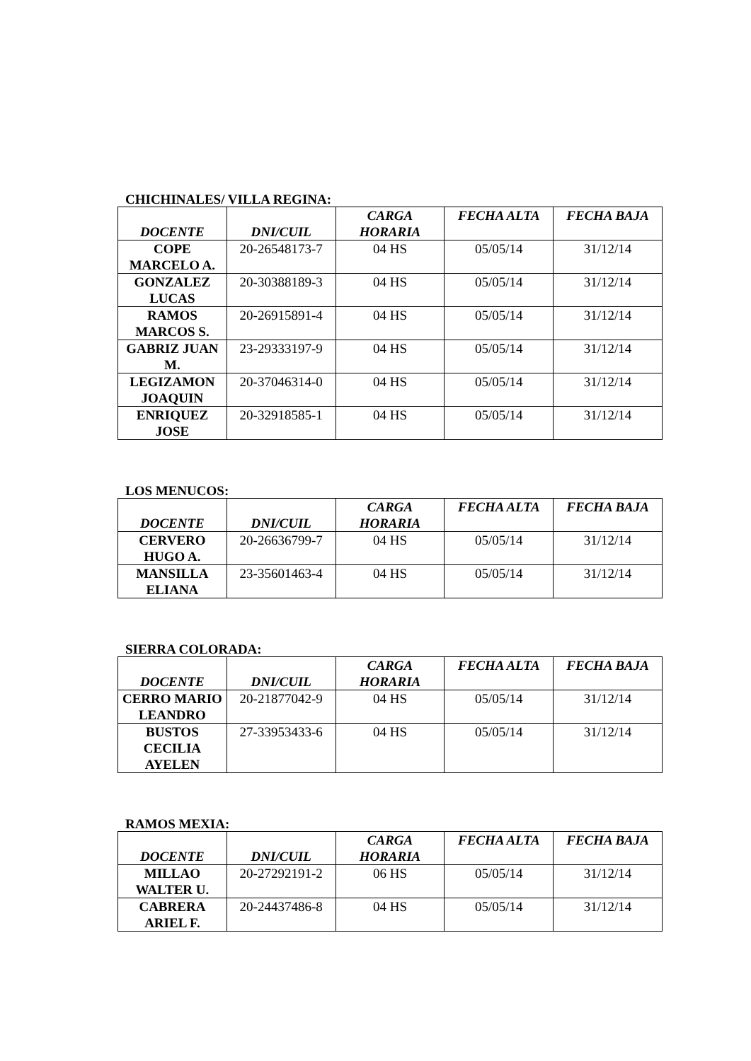CHICHINALES/ VILLA REGINA:
| DOCENTE | DNI/CUIL | CARGA HORARIA | FECHA ALTA | FECHA BAJA |
| --- | --- | --- | --- | --- |
| COPE MARCELO A. | 20-26548173-7 | 04 HS | 05/05/14 | 31/12/14 |
| GONZALEZ LUCAS | 20-30388189-3 | 04 HS | 05/05/14 | 31/12/14 |
| RAMOS MARCOS S. | 20-26915891-4 | 04 HS | 05/05/14 | 31/12/14 |
| GABRIZ JUAN M. | 23-29333197-9 | 04 HS | 05/05/14 | 31/12/14 |
| LEGIZAMON JOAQUIN | 20-37046314-0 | 04 HS | 05/05/14 | 31/12/14 |
| ENRIQUEZ JOSE | 20-32918585-1 | 04 HS | 05/05/14 | 31/12/14 |
LOS MENUCOS:
| DOCENTE | DNI/CUIL | CARGA HORARIA | FECHA ALTA | FECHA BAJA |
| --- | --- | --- | --- | --- |
| CERVERO HUGO A. | 20-26636799-7 | 04 HS | 05/05/14 | 31/12/14 |
| MANSILLA ELIANA | 23-35601463-4 | 04 HS | 05/05/14 | 31/12/14 |
SIERRA COLORADA:
| DOCENTE | DNI/CUIL | CARGA HORARIA | FECHA ALTA | FECHA BAJA |
| --- | --- | --- | --- | --- |
| CERRO MARIO LEANDRO | 20-21877042-9 | 04 HS | 05/05/14 | 31/12/14 |
| BUSTOS CECILIA AYELEN | 27-33953433-6 | 04 HS | 05/05/14 | 31/12/14 |
RAMOS MEXIA:
| DOCENTE | DNI/CUIL | CARGA HORARIA | FECHA ALTA | FECHA BAJA |
| --- | --- | --- | --- | --- |
| MILLAO WALTER U. | 20-27292191-2 | 06 HS | 05/05/14 | 31/12/14 |
| CABRERA ARIEL F. | 20-24437486-8 | 04 HS | 05/05/14 | 31/12/14 |